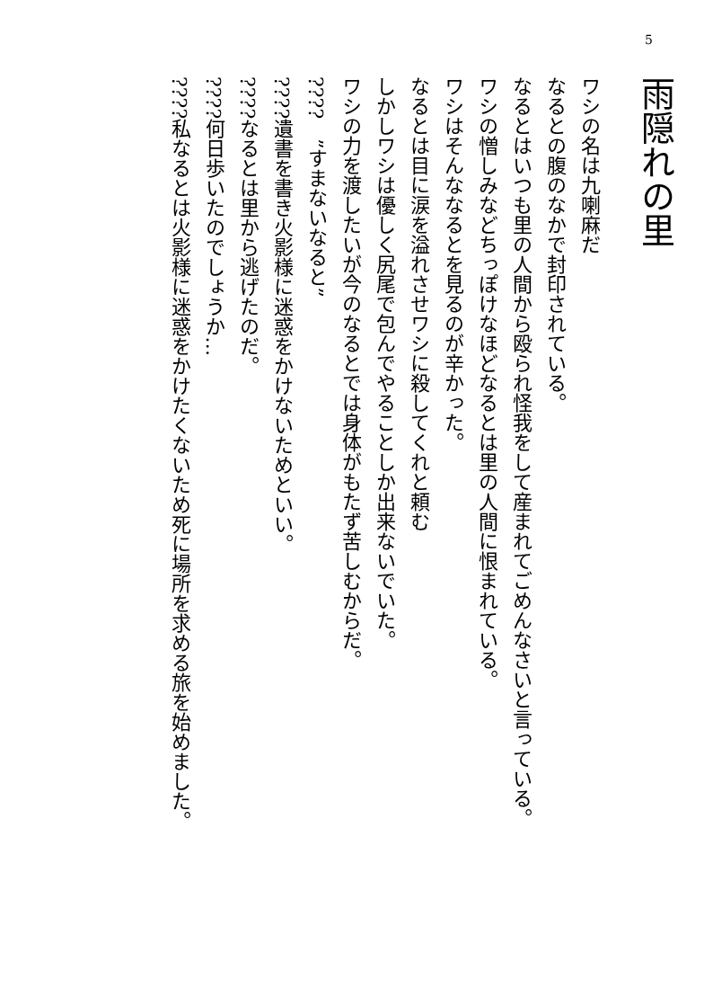5
雨隠れの里
ワシの名は九喇麻だ
なるとの腹のなかで封印されている。
なるとはいつも里の人間から殴られ怪我をして産まれてごめんなさいと言っている。
ワシの憎しみなどちっぽけなほどなるとは里の人間に恨まれている。
ワシはそんななるとを見るのが辛かった。
なるとは目に涙を溢れさせワシに殺してくれと頼む
しかしワシは優しく尻尾で包んでやることしか出来ないでいた。
ワシの力を渡したいが今のなるとでは身体がもたず苦しむからだ。
????　”すまないなると”
????遺書を書き火影様に迷惑をかけないためといい。
????なるとは里から逃げたのだ。
????何日歩いたのでしょうか…
????私なるとは火影様に迷惑をかけたくないため死に場所を求める旅を始めました。